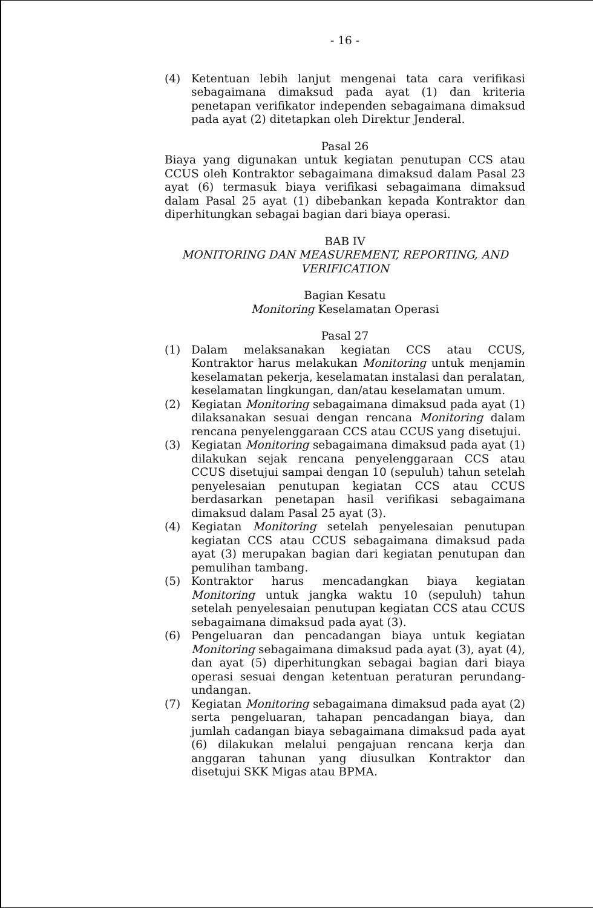- 16 -
(4) Ketentuan lebih lanjut mengenai tata cara verifikasi sebagaimana dimaksud pada ayat (1) dan kriteria penetapan verifikator independen sebagaimana dimaksud pada ayat (2) ditetapkan oleh Direktur Jenderal.
Pasal 26
Biaya yang digunakan untuk kegiatan penutupan CCS atau CCUS oleh Kontraktor sebagaimana dimaksud dalam Pasal 23 ayat (6) termasuk biaya verifikasi sebagaimana dimaksud dalam Pasal 25 ayat (1) dibebankan kepada Kontraktor dan diperhitungkan sebagai bagian dari biaya operasi.
BAB IV
MONITORING DAN MEASUREMENT, REPORTING, AND VERIFICATION
Bagian Kesatu
Monitoring Keselamatan Operasi
Pasal 27
(1) Dalam melaksanakan kegiatan CCS atau CCUS, Kontraktor harus melakukan Monitoring untuk menjamin keselamatan pekerja, keselamatan instalasi dan peralatan, keselamatan lingkungan, dan/atau keselamatan umum.
(2) Kegiatan Monitoring sebagaimana dimaksud pada ayat (1) dilaksanakan sesuai dengan rencana Monitoring dalam rencana penyelenggaraan CCS atau CCUS yang disetujui.
(3) Kegiatan Monitoring sebagaimana dimaksud pada ayat (1) dilakukan sejak rencana penyelenggaraan CCS atau CCUS disetujui sampai dengan 10 (sepuluh) tahun setelah penyelesaian penutupan kegiatan CCS atau CCUS berdasarkan penetapan hasil verifikasi sebagaimana dimaksud dalam Pasal 25 ayat (3).
(4) Kegiatan Monitoring setelah penyelesaian penutupan kegiatan CCS atau CCUS sebagaimana dimaksud pada ayat (3) merupakan bagian dari kegiatan penutupan dan pemulihan tambang.
(5) Kontraktor harus mencadangkan biaya kegiatan Monitoring untuk jangka waktu 10 (sepuluh) tahun setelah penyelesaian penutupan kegiatan CCS atau CCUS sebagaimana dimaksud pada ayat (3).
(6) Pengeluaran dan pencadangan biaya untuk kegiatan Monitoring sebagaimana dimaksud pada ayat (3), ayat (4), dan ayat (5) diperhitungkan sebagai bagian dari biaya operasi sesuai dengan ketentuan peraturan perundang-undangan.
(7) Kegiatan Monitoring sebagaimana dimaksud pada ayat (2) serta pengeluaran, tahapan pencadangan biaya, dan jumlah cadangan biaya sebagaimana dimaksud pada ayat (6) dilakukan melalui pengajuan rencana kerja dan anggaran tahunan yang diusulkan Kontraktor dan disetujui SKK Migas atau BPMA.